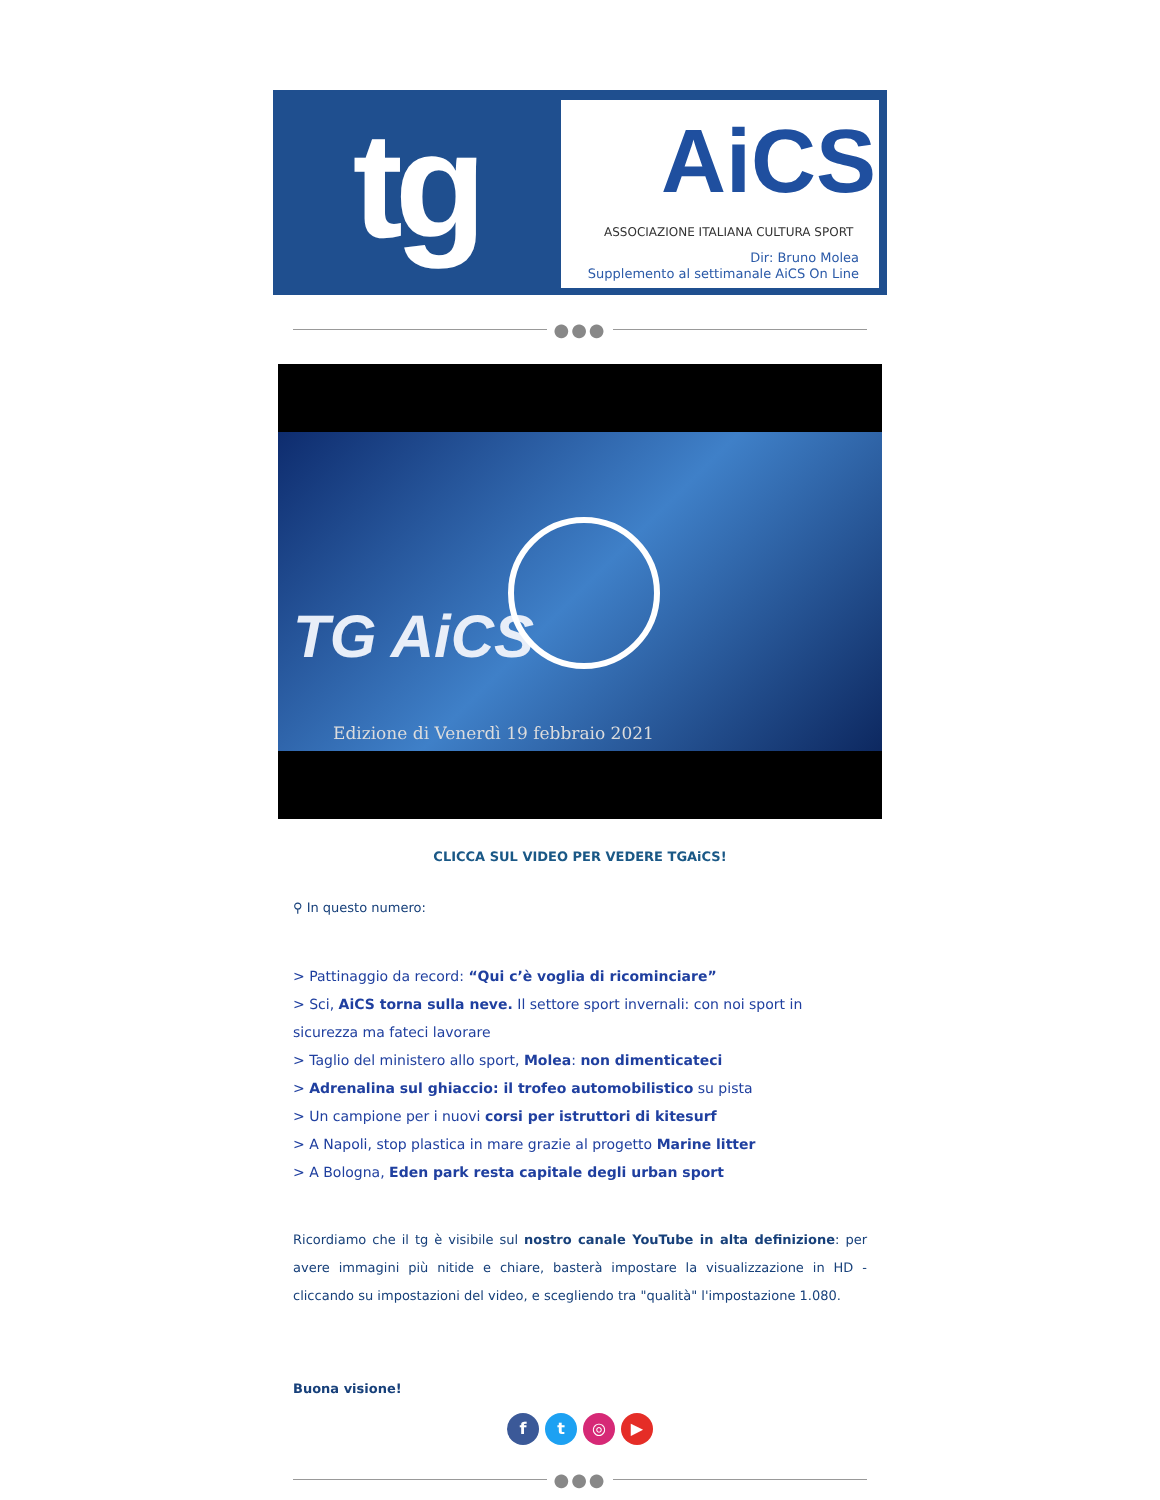tg
AiCS
ASSOCIAZIONE ITALIANA CULTURA SPORT
Dir: Bruno Molea
Supplemento al settimanale AiCS On Line
●●●
TG AiCS
Edizione di Venerdì 19 febbraio 2021
CLICCA SUL VIDEO PER VEDERE TGAiCS!
⚲ In questo numero:
> Pattinaggio da record: “Qui c’è voglia di ricominciare”
> Sci, AiCS torna sulla neve. Il settore sport invernali: con noi sport in sicurezza ma fateci lavorare
> Taglio del ministero allo sport, Molea: non dimenticateci
> Adrenalina sul ghiaccio: il trofeo automobilistico su pista
> Un campione per i nuovi corsi per istruttori di kitesurf
> A Napoli, stop plastica in mare grazie al progetto Marine litter
> A Bologna, Eden park resta capitale degli urban sport
Ricordiamo che il tg è visibile sul nostro canale YouTube in alta definizione: per avere immagini più nitide e chiare, basterà impostare la visualizzazione in HD - cliccando su impostazioni del video, e scegliendo tra "qualità" l'impostazione 1.080.
Buona visione!
ft ◎ ▶
●●●